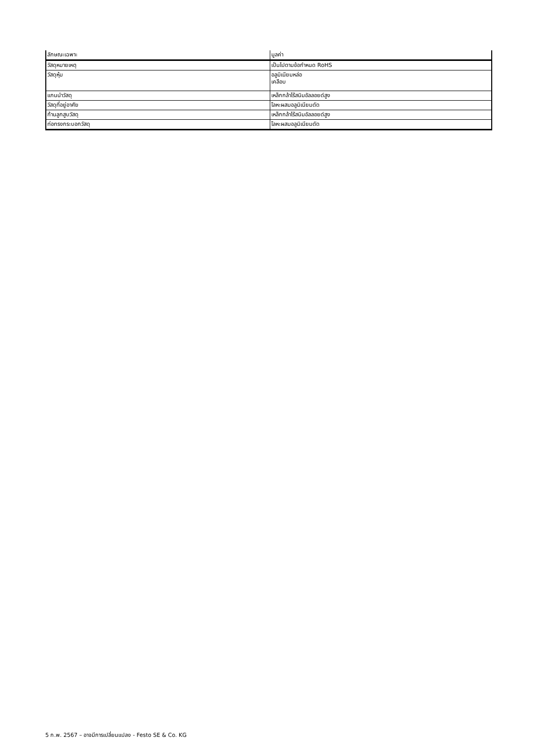| ลักษณะเฉพาะ | มูลค่า |
| --- | --- |
| วัสดุหมายเหตุ | เป็นไปตามข้อกำหนด RoHS |
| วัสดุหุ้ม | อลูมิเนียมหล่อ เคลือบ |
| แกนนำวัสดุ | เหล็กกล้าไร้สนิมอัลลอยด์สูง |
| วัสดุที่อยู่อาศัย | โลหะผสมอลูมิเนียมดัด |
| ก้านลูกสูบวัสดุ | เหล็กกล้าไร้สนิมอัลลอยด์สูง |
| ท่อทรงกระบอกวัสดุ | โลหะผสมอลูมิเนียมดัด |
5 ก.พ. 2567 – อาจมีการเปลี่ยนแปลง - Festo SE & Co. KG